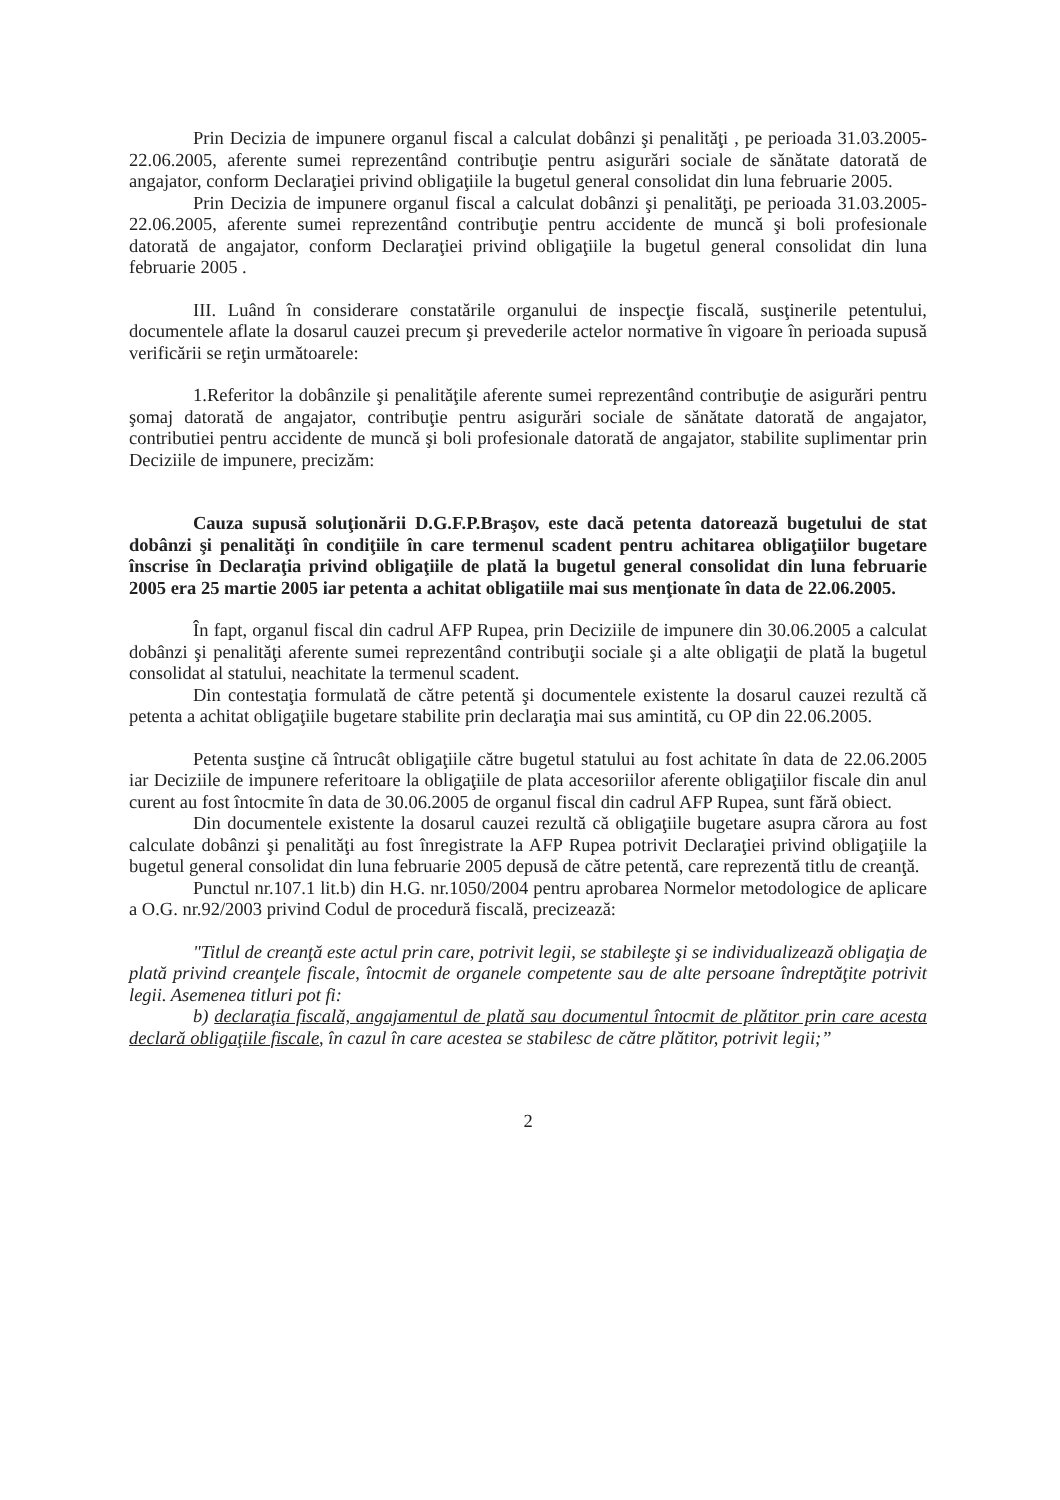Prin Decizia de impunere organul fiscal a calculat dobânzi şi penalităţi , pe perioada 31.03.2005-22.06.2005, aferente sumei reprezentând contribuţie pentru asigurări sociale de sănătate datorată de angajator, conform Declaraţiei privind obligaţiile la bugetul general consolidat din luna februarie 2005.
Prin Decizia de impunere organul fiscal a calculat dobânzi şi penalităţi, pe perioada 31.03.2005-22.06.2005, aferente sumei reprezentând contribuţie pentru accidente de muncă şi boli profesionale datorată de angajator, conform Declaraţiei privind obligaţiile la bugetul general consolidat din luna februarie 2005 .
III. Luând în considerare constatările organului de inspecţie fiscală, susţinerile petentului, documentele aflate la dosarul cauzei precum şi prevederile actelor normative în vigoare în perioada supusă verificării se reţin următoarele:
1.Referitor la dobânzile şi penalităţile aferente sumei reprezentând contribuţie de asigurări pentru şomaj datorată de angajator, contribuţie pentru asigurări sociale de sănătate datorată de angajator, contributiei pentru accidente de muncă şi boli profesionale datorată de angajator, stabilite suplimentar prin Deciziile de impunere, precizăm:
Cauza supusă soluţionării D.G.F.P.Braşov, este dacă petenta datorează bugetului de stat dobânzi şi penalităţi în condiţiile în care termenul scadent pentru achitarea obligaţiilor bugetare înscrise în Declaraţia privind obligaţiile de plată la bugetul general consolidat din luna februarie 2005 era 25 martie 2005 iar petenta a achitat obligatiile mai sus menţionate în data de 22.06.2005.
În fapt, organul fiscal din cadrul AFP Rupea, prin Deciziile de impunere din 30.06.2005 a calculat dobânzi şi penalităţi aferente sumei reprezentând contribuţii sociale şi a alte obligaţii de plată la bugetul consolidat al statului, neachitate la termenul scadent.
Din contestaţia formulată de către petentă şi documentele existente la dosarul cauzei rezultă că petenta a achitat obligaţiile bugetare stabilite prin declaraţia mai sus amintită, cu OP din 22.06.2005.
Petenta susţine că întrucât obligaţiile către bugetul statului au fost achitate în data de 22.06.2005 iar Deciziile de impunere referitoare la obligaţiile de plata accesoriilor aferente obligaţiilor fiscale din anul curent au fost întocmite în data de 30.06.2005 de organul fiscal din cadrul AFP Rupea, sunt fără obiect.
Din documentele existente la dosarul cauzei rezultă că obligaţiile bugetare asupra cărora au fost calculate dobânzi şi penalităţi au fost înregistrate la AFP Rupea potrivit Declaraţiei privind obligaţiile la bugetul general consolidat din luna februarie 2005 depusă de către petentă, care reprezentă titlu de creanţă.
Punctul nr.107.1 lit.b) din H.G. nr.1050/2004 pentru aprobarea Normelor metodologice de aplicare a O.G. nr.92/2003 privind Codul de procedură fiscală, precizează:
"Titlul de creanţă este actul prin care, potrivit legii, se stabileşte şi se individualizează obligaţia de plată privind creanţele fiscale, întocmit de organele competente sau de alte persoane îndreptăţite potrivit legii. Asemenea titluri pot fi:
b) declaraţia fiscală, angajamentul de plată sau documentul întocmit de plătitor prin care acesta declară obligaţiile fiscale, în cazul în care acestea se stabilesc de către plătitor, potrivit legii;”
2